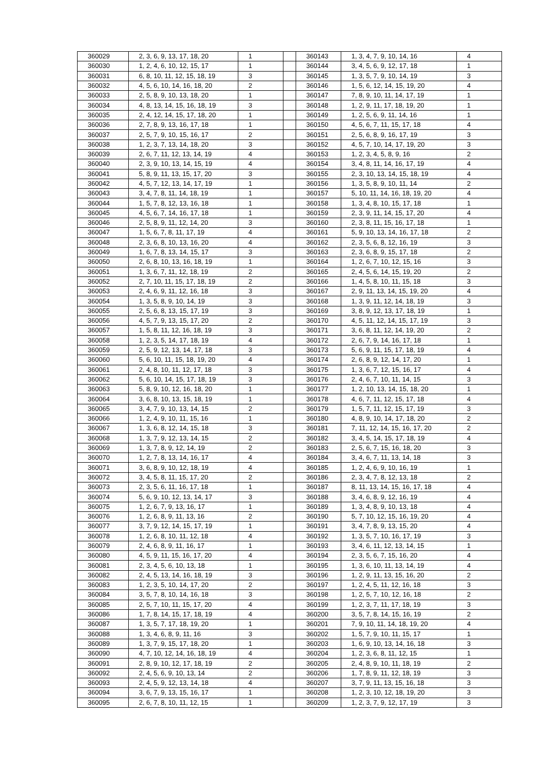| 360029 | 2, 3, 6, 9, 13, 17, 18, 20 | 1 | | 360143 | 1, 3, 4, 7, 9, 10, 14, 16 | 4 |
| 360030 | 1, 2, 4, 6, 10, 12, 15, 17 | 1 | | 360144 | 3, 4, 5, 6, 9, 12, 17, 18 | 1 |
| 360031 | 6, 8, 10, 11, 12, 15, 18, 19 | 3 | | 360145 | 1, 3, 5, 7, 9, 10, 14, 19 | 3 |
| 360032 | 4, 5, 6, 10, 14, 16, 18, 20 | 2 | | 360146 | 1, 5, 6, 12, 14, 15, 19, 20 | 4 |
| 360033 | 2, 5, 8, 9, 10, 13, 18, 20 | 1 | | 360147 | 7, 8, 9, 10, 11, 14, 17, 19 | 1 |
| 360034 | 4, 8, 13, 14, 15, 16, 18, 19 | 3 | | 360148 | 1, 2, 9, 11, 17, 18, 19, 20 | 1 |
| 360035 | 2, 4, 12, 14, 15, 17, 18, 20 | 1 | | 360149 | 1, 2, 5, 6, 9, 11, 14, 16 | 1 |
| 360036 | 2, 7, 8, 9, 13, 16, 17, 18 | 1 | | 360150 | 4, 5, 6, 7, 11, 15, 17, 18 | 4 |
| 360037 | 2, 5, 7, 9, 10, 15, 16, 17 | 2 | | 360151 | 2, 5, 6, 8, 9, 16, 17, 19 | 3 |
| 360038 | 1, 2, 3, 7, 13, 14, 18, 20 | 3 | | 360152 | 4, 5, 7, 10, 14, 17, 19, 20 | 3 |
| 360039 | 2, 6, 7, 11, 12, 13, 14, 19 | 4 | | 360153 | 1, 2, 3, 4, 5, 8, 9, 16 | 2 |
| 360040 | 2, 3, 9, 10, 13, 14, 15, 19 | 4 | | 360154 | 3, 4, 8, 11, 14, 16, 17, 19 | 4 |
| 360041 | 5, 8, 9, 11, 13, 15, 17, 20 | 3 | | 360155 | 2, 3, 10, 13, 14, 15, 18, 19 | 4 |
| 360042 | 4, 5, 7, 12, 13, 14, 17, 19 | 1 | | 360156 | 1, 3, 5, 8, 9, 10, 11, 14 | 2 |
| 360043 | 3, 4, 7, 8, 11, 14, 18, 19 | 1 | | 360157 | 5, 10, 11, 14, 16, 18, 19, 20 | 4 |
| 360044 | 1, 5, 7, 8, 12, 13, 16, 18 | 1 | | 360158 | 1, 3, 4, 8, 10, 15, 17, 18 | 1 |
| 360045 | 4, 5, 6, 7, 14, 16, 17, 18 | 1 | | 360159 | 2, 3, 9, 11, 14, 15, 17, 20 | 4 |
| 360046 | 2, 5, 8, 9, 11, 12, 14, 20 | 3 | | 360160 | 2, 3, 8, 11, 15, 16, 17, 18 | 1 |
| 360047 | 1, 5, 6, 7, 8, 11, 17, 19 | 4 | | 360161 | 5, 9, 10, 13, 14, 16, 17, 18 | 2 |
| 360048 | 2, 3, 6, 8, 10, 13, 16, 20 | 4 | | 360162 | 2, 3, 5, 6, 8, 12, 16, 19 | 3 |
| 360049 | 1, 6, 7, 8, 13, 14, 15, 17 | 3 | | 360163 | 2, 3, 6, 8, 9, 15, 17, 18 | 2 |
| 360050 | 2, 6, 8, 10, 13, 16, 18, 19 | 1 | | 360164 | 1, 2, 6, 7, 10, 12, 15, 16 | 3 |
| 360051 | 1, 3, 6, 7, 11, 12, 18, 19 | 2 | | 360165 | 2, 4, 5, 6, 14, 15, 19, 20 | 2 |
| 360052 | 2, 7, 10, 11, 15, 17, 18, 19 | 2 | | 360166 | 1, 4, 5, 8, 10, 11, 15, 18 | 3 |
| 360053 | 2, 4, 6, 9, 11, 12, 16, 18 | 3 | | 360167 | 2, 9, 11, 13, 14, 15, 19, 20 | 4 |
| 360054 | 1, 3, 5, 8, 9, 10, 14, 19 | 3 | | 360168 | 1, 3, 9, 11, 12, 14, 18, 19 | 3 |
| 360055 | 2, 5, 6, 8, 13, 15, 17, 19 | 3 | | 360169 | 3, 8, 9, 12, 13, 17, 18, 19 | 1 |
| 360056 | 4, 5, 7, 9, 13, 15, 17, 20 | 2 | | 360170 | 4, 5, 11, 12, 14, 15, 17, 19 | 3 |
| 360057 | 1, 5, 8, 11, 12, 16, 18, 19 | 3 | | 360171 | 3, 6, 8, 11, 12, 14, 19, 20 | 2 |
| 360058 | 1, 2, 3, 5, 14, 17, 18, 19 | 4 | | 360172 | 2, 6, 7, 9, 14, 16, 17, 18 | 1 |
| 360059 | 2, 5, 9, 12, 13, 14, 17, 18 | 3 | | 360173 | 5, 6, 9, 11, 15, 17, 18, 19 | 4 |
| 360060 | 5, 6, 10, 11, 15, 18, 19, 20 | 4 | | 360174 | 2, 6, 8, 9, 12, 14, 17, 20 | 1 |
| 360061 | 2, 4, 8, 10, 11, 12, 17, 18 | 3 | | 360175 | 1, 3, 6, 7, 12, 15, 16, 17 | 4 |
| 360062 | 5, 6, 10, 14, 15, 17, 18, 19 | 3 | | 360176 | 2, 4, 6, 7, 10, 11, 14, 15 | 3 |
| 360063 | 5, 8, 9, 10, 12, 16, 18, 20 | 1 | | 360177 | 1, 2, 10, 13, 14, 15, 18, 20 | 1 |
| 360064 | 3, 6, 8, 10, 13, 15, 18, 19 | 1 | | 360178 | 4, 6, 7, 11, 12, 15, 17, 18 | 4 |
| 360065 | 3, 4, 7, 9, 10, 13, 14, 15 | 2 | | 360179 | 1, 5, 7, 11, 12, 15, 17, 19 | 3 |
| 360066 | 1, 2, 4, 9, 10, 11, 15, 16 | 1 | | 360180 | 4, 8, 9, 10, 14, 17, 18, 20 | 2 |
| 360067 | 1, 3, 6, 8, 12, 14, 15, 18 | 3 | | 360181 | 7, 11, 12, 14, 15, 16, 17, 20 | 2 |
| 360068 | 1, 3, 7, 9, 12, 13, 14, 15 | 2 | | 360182 | 3, 4, 5, 14, 15, 17, 18, 19 | 4 |
| 360069 | 1, 3, 7, 8, 9, 12, 14, 19 | 2 | | 360183 | 2, 5, 6, 7, 15, 16, 18, 20 | 3 |
| 360070 | 1, 2, 7, 8, 13, 14, 16, 17 | 4 | | 360184 | 3, 4, 6, 7, 11, 13, 14, 18 | 3 |
| 360071 | 3, 6, 8, 9, 10, 12, 18, 19 | 4 | | 360185 | 1, 2, 4, 6, 9, 10, 16, 19 | 1 |
| 360072 | 3, 4, 5, 8, 11, 15, 17, 20 | 2 | | 360186 | 2, 3, 4, 7, 8, 12, 13, 18 | 2 |
| 360073 | 2, 3, 5, 6, 11, 16, 17, 18 | 1 | | 360187 | 8, 11, 13, 14, 15, 16, 17, 18 | 4 |
| 360074 | 5, 6, 9, 10, 12, 13, 14, 17 | 3 | | 360188 | 3, 4, 6, 8, 9, 12, 16, 19 | 4 |
| 360075 | 1, 2, 6, 7, 9, 13, 16, 17 | 1 | | 360189 | 1, 3, 4, 8, 9, 10, 13, 18 | 4 |
| 360076 | 1, 2, 6, 8, 9, 11, 13, 16 | 2 | | 360190 | 5, 7, 10, 12, 15, 16, 19, 20 | 4 |
| 360077 | 3, 7, 9, 12, 14, 15, 17, 19 | 1 | | 360191 | 3, 4, 7, 8, 9, 13, 15, 20 | 4 |
| 360078 | 1, 2, 6, 8, 10, 11, 12, 18 | 4 | | 360192 | 1, 3, 5, 7, 10, 16, 17, 19 | 3 |
| 360079 | 2, 4, 6, 8, 9, 11, 16, 17 | 1 | | 360193 | 3, 4, 6, 11, 12, 13, 14, 15 | 1 |
| 360080 | 4, 5, 9, 11, 15, 16, 17, 20 | 4 | | 360194 | 2, 3, 5, 6, 7, 15, 16, 20 | 4 |
| 360081 | 2, 3, 4, 5, 6, 10, 13, 18 | 1 | | 360195 | 1, 3, 6, 10, 11, 13, 14, 19 | 4 |
| 360082 | 2, 4, 5, 13, 14, 16, 18, 19 | 3 | | 360196 | 1, 2, 9, 11, 13, 15, 16, 20 | 2 |
| 360083 | 1, 2, 3, 5, 10, 14, 17, 20 | 2 | | 360197 | 1, 2, 4, 5, 11, 12, 16, 18 | 3 |
| 360084 | 3, 5, 7, 8, 10, 14, 16, 18 | 3 | | 360198 | 1, 2, 5, 7, 10, 12, 16, 18 | 2 |
| 360085 | 2, 5, 7, 10, 11, 15, 17, 20 | 4 | | 360199 | 1, 2, 3, 7, 11, 17, 18, 19 | 3 |
| 360086 | 1, 7, 8, 14, 15, 17, 18, 19 | 4 | | 360200 | 3, 5, 7, 8, 14, 15, 16, 19 | 2 |
| 360087 | 1, 3, 5, 7, 17, 18, 19, 20 | 1 | | 360201 | 7, 9, 10, 11, 14, 18, 19, 20 | 4 |
| 360088 | 1, 3, 4, 6, 8, 9, 11, 16 | 3 | | 360202 | 1, 5, 7, 9, 10, 11, 15, 17 | 1 |
| 360089 | 1, 3, 7, 9, 15, 17, 18, 20 | 1 | | 360203 | 1, 6, 9, 10, 13, 14, 16, 18 | 3 |
| 360090 | 4, 7, 10, 12, 14, 16, 18, 19 | 4 | | 360204 | 1, 2, 3, 6, 8, 11, 12, 15 | 1 |
| 360091 | 2, 8, 9, 10, 12, 17, 18, 19 | 2 | | 360205 | 2, 4, 8, 9, 10, 11, 18, 19 | 2 |
| 360092 | 2, 4, 5, 6, 9, 10, 13, 14 | 2 | | 360206 | 1, 7, 8, 9, 11, 12, 18, 19 | 3 |
| 360093 | 2, 4, 5, 9, 12, 13, 14, 18 | 4 | | 360207 | 3, 7, 9, 11, 13, 15, 16, 18 | 3 |
| 360094 | 3, 6, 7, 9, 13, 15, 16, 17 | 1 | | 360208 | 1, 2, 3, 10, 12, 18, 19, 20 | 3 |
| 360095 | 2, 6, 7, 8, 10, 11, 12, 15 | 1 | | 360209 | 1, 2, 3, 7, 9, 12, 17, 19 | 3 |